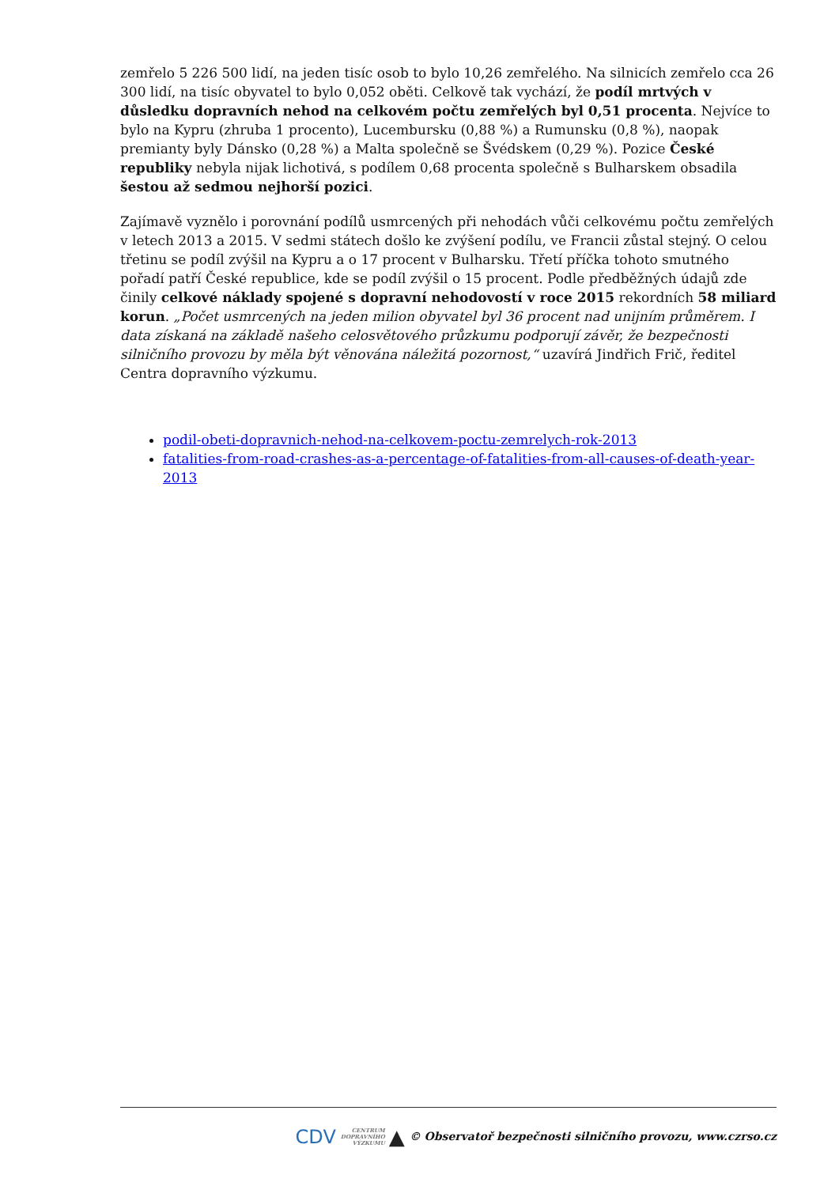zemřelo 5 226 500 lidí, na jeden tisíc osob to bylo 10,26 zemřelého. Na silnicích zemřelo cca 26 300 lidí, na tisíc obyvatel to bylo 0,052 oběti. Celkově tak vychází, že podíl mrtvých v důsledku dopravních nehod na celkovém počtu zemřelých byl 0,51 procenta. Nejvíce to bylo na Kypru (zhruba 1 procento), Lucembursku (0,88 %) a Rumunsku (0,8 %), naopak premianty byly Dánsko (0,28 %) a Malta společně se Švédskem (0,29 %). Pozice České republiky nebyla nijak lichotivá, s podílem 0,68 procenta společně s Bulharskem obsadila šestou až sedmou nejhorší pozici.
Zajímavě vyznělo i porovnání podílů usmrcených při nehodách vůči celkovému počtu zemřelých v letech 2013 a 2015. V sedmi státech došlo ke zvýšení podílu, ve Francii zůstal stejný. O celou třetinu se podíl zvýšil na Kypru a o 17 procent v Bulharsku. Třetí příčka tohoto smutného pořadí patří České republice, kde se podíl zvýšil o 15 procent. Podle předběžných údajů zde činily celkové náklady spojené s dopravní nehodovostí v roce 2015 rekordních 58 miliard korun. „Počet usmrcených na jeden milion obyvatel byl 36 procent nad unijním průměrem. I data získaná na základě našeho celosvětového průzkumu podporují závěr, že bezpečnosti silničního provozu by měla být věnována náležitá pozornost,“ uzavírá Jindřich Frič, ředitel Centra dopravního výzkumu.
podil-obeti-dopravnich-nehod-na-celkovem-poctu-zemrelych-rok-2013
fatalities-from-road-crashes-as-a-percentage-of-fatalities-from-all-causes-of-death-year-2013
CDV CENTRUM
DOPRAVNÍHO
VÝZKUMU ▲ © Observatoř bezpečnosti silničního provozu, www.czrso.cz